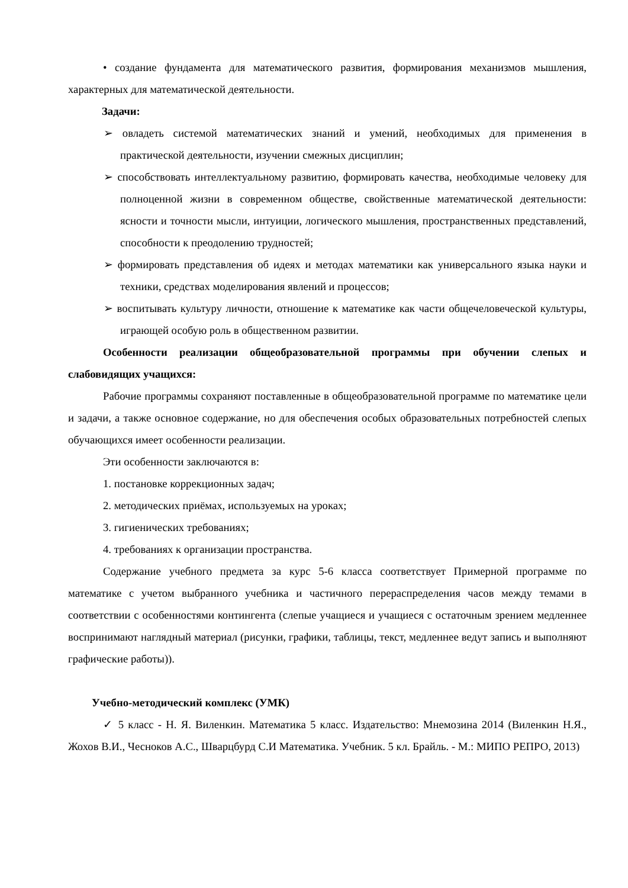• создание фундамента для математического развития, формирования механизмов мышления, характерных для математической деятельности.
Задачи:
➢ овладеть системой математических знаний и умений, необходимых для применения в практической деятельности, изучении смежных дисциплин;
➢ способствовать интеллектуальному развитию, формировать качества, необходимые человеку для полноценной жизни в современном обществе, свойственные математической деятельности: ясности и точности мысли, интуиции, логического мышления, пространственных представлений, способности к преодолению трудностей;
➢ формировать представления об идеях и методах математики как универсального языка науки и техники, средствах моделирования явлений и процессов;
➢ воспитывать культуру личности, отношение к математике как части общечеловеческой культуры, играющей особую роль в общественном развитии.
Особенности реализации общеобразовательной программы при обучении слепых и слабовидящих учащихся:
Рабочие программы сохраняют поставленные в общеобразовательной программе по математике цели и задачи, а также основное содержание, но для обеспечения особых образовательных потребностей слепых обучающихся имеет особенности реализации.
Эти особенности заключаются в:
1. постановке коррекционных задач;
2. методических приёмах, используемых на уроках;
3. гигиенических требованиях;
4. требованиях к организации пространства.
Содержание учебного предмета за курс 5-6 класса соответствует Примерной программе по математике с учетом выбранного учебника и частичного перераспределения часов между темами в соответствии с особенностями контингента (слепые учащиеся и учащиеся с остаточным зрением медленнее воспринимают наглядный материал (рисунки, графики, таблицы, текст, медленнее ведут запись и выполняют графические работы)).
Учебно-методический комплекс (УМК)
✓ 5 класс - Н. Я. Виленкин. Математика 5 класс. Издательство: Мнемозина 2014 (Виленкин Н.Я., Жохов В.И., Чесноков А.С., Шварцбурд С.И Математика. Учебник. 5 кл. Брайль. - М.: МИПО РЕПРО, 2013)